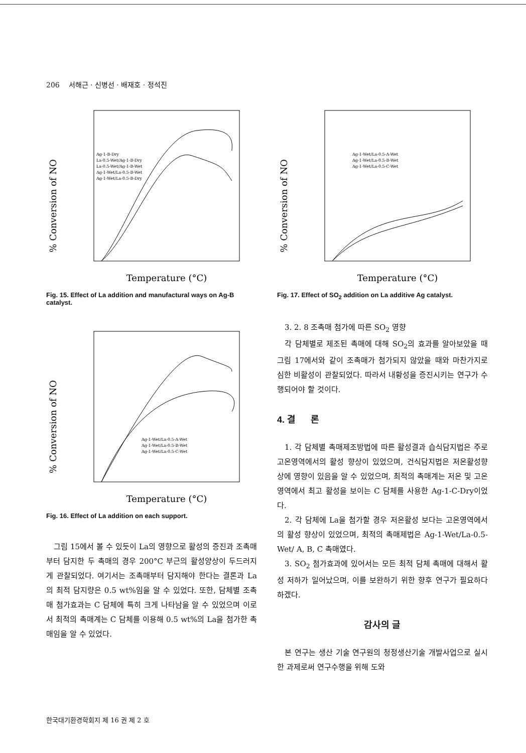206 서해근 · 신병선 · 배재호 · 정석진
% Conversion of NO
Temperature (°C)
Ag-1-B-Dry
La-0.5-Wet/Ag-1-B-Dry
La-0.5-Wet/Ag-1-B-Wet
Ag-1-Wet/La-0.5-B-Wet
Ag-1-Wet/La-0.5-B-Dry
Fig. 15. Effect of La addition and manufactural ways on Ag-B catalyst.
% Conversion of NO
Temperature (°C)
Ag-1-Wet/La-0.5-A-Wet
Ag-1-Wet/La-0.5-B-Wet
Ag-1-Wet/La-0.5-C-Wet
Fig. 16. Effect of La addition on each support.
그림 15에서 볼 수 있듯이 La의 영향으로 활성의 증진과 조촉매부터 담지한 두 촉매의 경우 200°C 부근의 활성양상이 두드러지게 관찰되었다. 여기서는 조촉매부터 담지해야 한다는 결론과 La의 최적 담지량은 0.5 wt%임을 알 수 있었다. 또한, 담체별 조촉매 첨가효과는 C 담체에 특히 크게 나타남을 알 수 있었으며 이로서 최적의 촉매계는 C 담체를 이용해 0.5 wt%의 La을 첨가한 촉매임을 알 수 있었다.
% Conversion of NO
Temperature (°C)
Ag-1-Wet/La-0.5-A-Wet
Ag-1-Wet/La-0.5-B-Wet
Ag-1-Wet/La-0.5-C-Wet
Fig. 17. Effect of SO<sub>2</sub> addition on La additive Ag catalyst.
3. 2. 8 조촉매 첨가에 따른 SO<sub>2</sub> 영향
각 담체별로 제조된 촉매에 대해 SO<sub>2</sub>의 효과를 알아보았을 때 그림 17에서와 같이 조촉매가 첨가되지 않았을 때와 마찬가지로 심한 비활성이 관찰되었다. 따라서 내황성을 증진시키는 연구가 수행되어야 할 것이다.
4. 결 론
1. 각 담체별 촉매제조방법에 따른 활성결과 습식담지법은 주로 고온영역에서의 활성 향상이 있었으며, 건식담지법은 저온활성향상에 영향이 있음을 알 수 있었으며, 최적의 촉매계는 저온 및 고온영역에서 최고 활성을 보이는 C 담체를 사용한 Ag-1-C-Dry이었다.
2. 각 담체에 La을 첨가할 경우 저온활성 보다는 고온영역에서의 활성 향상이 있었으며, 최적의 촉매제법은 Ag-1-Wet/La-0.5-Wet/ A, B, C 촉매였다.
3. SO<sub>2</sub> 첨가효과에 있어서는 모든 최적 담체 촉매에 대해서 활성 저하가 일어났으며, 이를 보완하기 위한 향후 연구가 필요하다 하겠다.
감사의 글
본 연구는 생산 기술 연구원의 청정생산기술 개발사업으로 실시한 과제로써 연구수행을 위해 도와
한국대기환경학회지 제 16 권 제 2 호